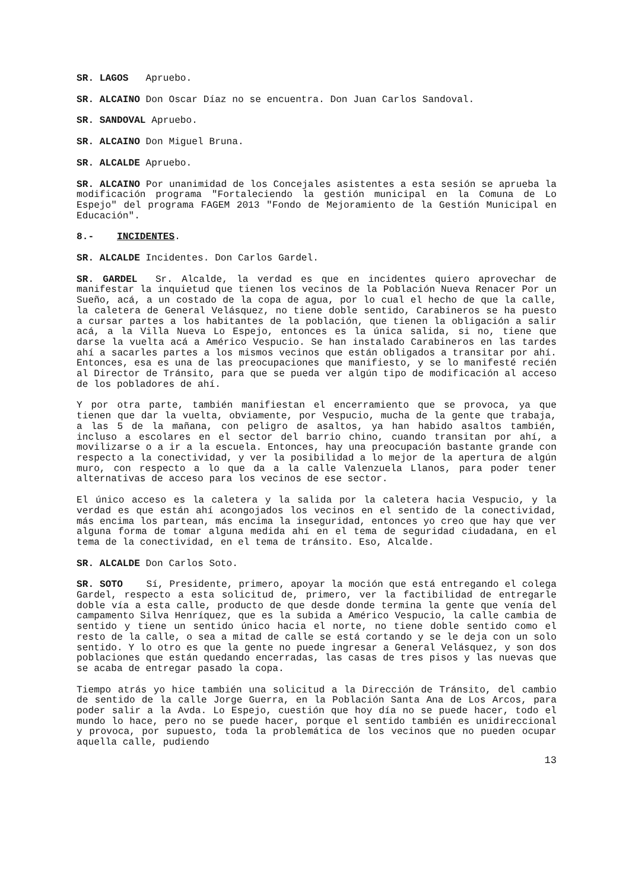SR. LAGOS Apruebo.
SR. ALCAINO Don Oscar Díaz no se encuentra. Don Juan Carlos Sandoval.
SR. SANDOVAL Apruebo.
SR. ALCAINO Don Miguel Bruna.
SR. ALCALDE Apruebo.
SR. ALCAINO Por unanimidad de los Concejales asistentes a esta sesión se aprueba la modificación programa "Fortaleciendo la gestión municipal en la Comuna de Lo Espejo" del programa FAGEM 2013 "Fondo de Mejoramiento de la Gestión Municipal en Educación".
8.- INCIDENTES.
SR. ALCALDE Incidentes. Don Carlos Gardel.
SR. GARDEL Sr. Alcalde, la verdad es que en incidentes quiero aprovechar de manifestar la inquietud que tienen los vecinos de la Población Nueva Renacer Por un Sueño, acá, a un costado de la copa de agua, por lo cual el hecho de que la calle, la caletera de General Velásquez, no tiene doble sentido, Carabineros se ha puesto a cursar partes a los habitantes de la población, que tienen la obligación a salir acá, a la Villa Nueva Lo Espejo, entonces es la única salida, si no, tiene que darse la vuelta acá a Américo Vespucio. Se han instalado Carabineros en las tardes ahí a sacarles partes a los mismos vecinos que están obligados a transitar por ahí. Entonces, esa es una de las preocupaciones que manifiesto, y se lo manifesté recién al Director de Tránsito, para que se pueda ver algún tipo de modificación al acceso de los pobladores de ahí.
Y por otra parte, también manifiestan el encerramiento que se provoca, ya que tienen que dar la vuelta, obviamente, por Vespucio, mucha de la gente que trabaja, a las 5 de la mañana, con peligro de asaltos, ya han habido asaltos también, incluso a escolares en el sector del barrio chino, cuando transitan por ahí, a movilizarse o a ir a la escuela. Entonces, hay una preocupación bastante grande con respecto a la conectividad, y ver la posibilidad a lo mejor de la apertura de algún muro, con respecto a lo que da a la calle Valenzuela Llanos, para poder tener alternativas de acceso para los vecinos de ese sector.
El único acceso es la caletera y la salida por la caletera hacia Vespucio, y la verdad es que están ahí acongojados los vecinos en el sentido de la conectividad, más encima los partean, más encima la inseguridad, entonces yo creo que hay que ver alguna forma de tomar alguna medida ahí en el tema de seguridad ciudadana, en el tema de la conectividad, en el tema de tránsito. Eso, Alcalde.
SR. ALCALDE Don Carlos Soto.
SR. SOTO Sí, Presidente, primero, apoyar la moción que está entregando el colega Gardel, respecto a esta solicitud de, primero, ver la factibilidad de entregarle doble vía a esta calle, producto de que desde donde termina la gente que venía del campamento Silva Henríquez, que es la subida a Américo Vespucio, la calle cambia de sentido y tiene un sentido único hacia el norte, no tiene doble sentido como el resto de la calle, o sea a mitad de calle se está cortando y se le deja con un solo sentido. Y lo otro es que la gente no puede ingresar a General Velásquez, y son dos poblaciones que están quedando encerradas, las casas de tres pisos y las nuevas que se acaba de entregar pasado la copa.
Tiempo atrás yo hice también una solicitud a la Dirección de Tránsito, del cambio de sentido de la calle Jorge Guerra, en la Población Santa Ana de Los Arcos, para poder salir a la Avda. Lo Espejo, cuestión que hoy día no se puede hacer, todo el mundo lo hace, pero no se puede hacer, porque el sentido también es unidireccional y provoca, por supuesto, toda la problemática de los vecinos que no pueden ocupar aquella calle, pudiendo
13